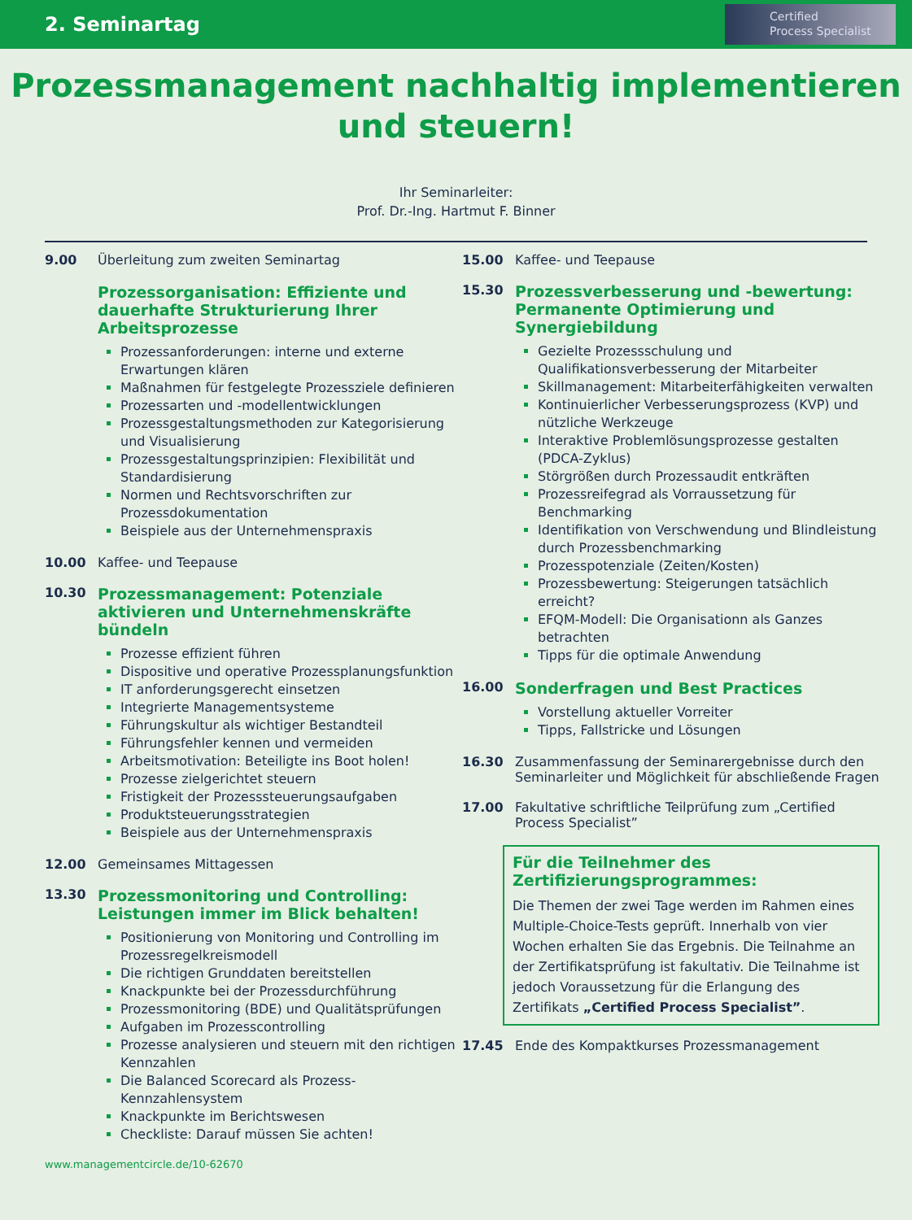2. Seminartag
Certified
Process Specialist
Prozessmanagement nachhaltig implementieren
und steuern!
Ihr Seminarleiter:
Prof. Dr.-Ing. Hartmut F. Binner
9.00 Überleitung zum zweiten Seminartag
Prozessorganisation: Effiziente und dauerhafte Strukturierung Ihrer Arbeitsprozesse
Prozessanforderungen: interne und externe Erwartungen klären
Maßnahmen für festgelegte Prozessziele definieren
Prozessarten und -modellentwicklungen
Prozessgestaltungsmethoden zur Kategorisierung und Visualisierung
Prozessgestaltungsprinzipien: Flexibilität und Standardisierung
Normen und Rechtsvorschriften zur Prozessdokumentation
Beispiele aus der Unternehmenspraxis
10.00 Kaffee- und Teepause
10.30
Prozessmanagement: Potenziale aktivieren und Unternehmenskräfte bündeln
Prozesse effizient führen
Dispositive und operative Prozessplanungsfunktion
IT anforderungsgerecht einsetzen
Integrierte Managementsysteme
Führungskultur als wichtiger Bestandteil
Führungsfehler kennen und vermeiden
Arbeitsmotivation: Beteiligte ins Boot holen!
Prozesse zielgerichtet steuern
Fristigkeit der Prozesssteuerungsaufgaben
Produktsteuerungsstrategien
Beispiele aus der Unternehmenspraxis
12.00 Gemeinsames Mittagessen
13.30
Prozessmonitoring und Controlling: Leistungen immer im Blick behalten!
Positionierung von Monitoring und Controlling im Prozessregelkreismodell
Die richtigen Grunddaten bereitstellen
Knackpunkte bei der Prozessdurchführung
Prozessmonitoring (BDE) und Qualitätsprüfungen
Aufgaben im Prozesscontrolling
Prozesse analysieren und steuern mit den richtigen Kennzahlen
Die Balanced Scorecard als Prozess-Kennzahlensystem
Knackpunkte im Berichtswesen
Checkliste: Darauf müssen Sie achten!
15.00 Kaffee- und Teepause
15.30
Prozessverbesserung und -bewertung: Permanente Optimierung und Synergiebildung
Gezielte Prozessschulung und Qualifikationsverbesserung der Mitarbeiter
Skillmanagement: Mitarbeiterfähigkeiten verwalten
Kontinuierlicher Verbesserungsprozess (KVP) und nützliche Werkzeuge
Interaktive Problemlösungsprozesse gestalten (PDCA-Zyklus)
Störgrößen durch Prozessaudit entkräften
Prozessreifegrad als Vorraussetzung für Benchmarking
Identifikation von Verschwendung und Blindleistung durch Prozessbenchmarking
Prozesspotenziale (Zeiten/Kosten)
Prozessbewertung: Steigerungen tatsächlich erreicht?
EFQM-Modell: Die Organisationn als Ganzes betrachten
Tipps für die optimale Anwendung
16.00
Sonderfragen und Best Practices
Vorstellung aktueller Vorreiter
Tipps, Fallstricke und Lösungen
16.30 Zusammenfassung der Seminarergebnisse durch den Seminarleiter und Möglichkeit für abschließende Fragen
17.00 Fakultative schriftliche Teilprüfung zum „Certified Process Specialist”
Für die Teilnehmer des Zertifizierungsprogrammes:
Die Themen der zwei Tage werden im Rahmen eines Multiple-Choice-Tests geprüft. Innerhalb von vier Wochen erhalten Sie das Ergebnis. Die Teilnahme an der Zertifikatsprüfung ist fakultativ. Die Teilnahme ist jedoch Voraussetzung für die Erlangung des Zertifikats „Certified Process Specialist”.
17.45 Ende des Kompaktkurses Prozessmanagement
www.managementcircle.de/10-62670